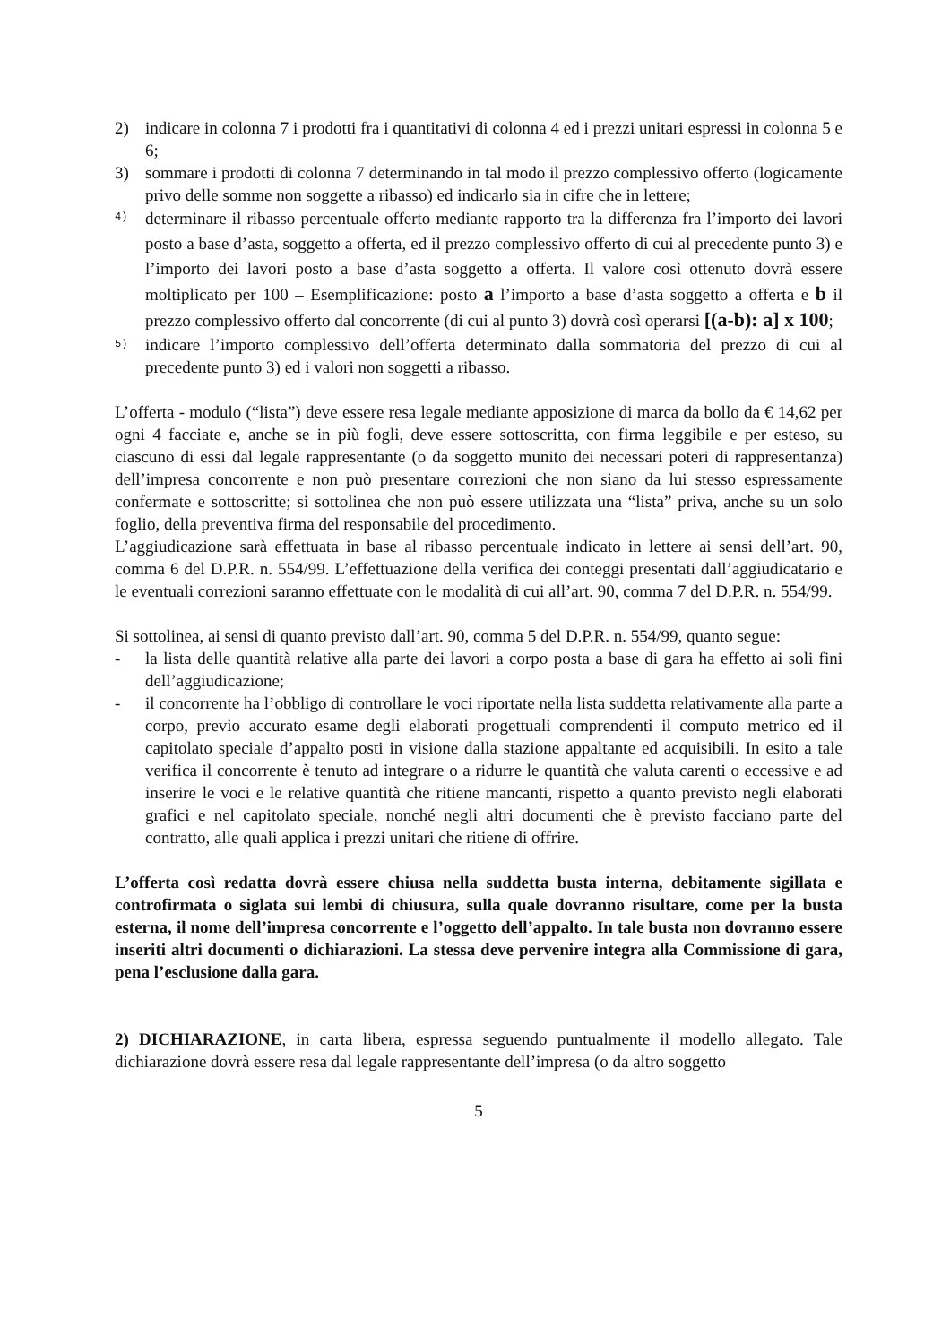2) indicare in colonna 7 i prodotti fra i quantitativi di colonna 4 ed i prezzi unitari espressi in colonna 5 e 6;
3) sommare i prodotti di colonna 7 determinando in tal modo il prezzo complessivo offerto (logicamente privo delle somme non soggette a ribasso) ed indicarlo sia in cifre che in lettere;
4)
determinare il ribasso percentuale offerto mediante rapporto tra la differenza fra l’importo dei lavori posto a base d’asta, soggetto a offerta, ed il prezzo complessivo offerto di cui al precedente punto 3) e l’importo dei lavori posto a base d’asta soggetto a offerta. Il valore così ottenuto dovrà essere moltiplicato per 100 – Esemplificazione: posto a l’importo a base d’asta soggetto a offerta e b il prezzo complessivo offerto dal concorrente (di cui al punto 3) dovrà così operarsi [(a-b): a] x 100;
5)
indicare l’importo complessivo dell’offerta determinato dalla sommatoria del prezzo di cui al precedente punto 3) ed i valori non soggetti a ribasso.
L’offerta - modulo (“lista”) deve essere resa legale mediante apposizione di marca da bollo da € 14,62 per ogni 4 facciate e, anche se in più fogli, deve essere sottoscritta, con firma leggibile e per esteso, su ciascuno di essi dal legale rappresentante (o da soggetto munito dei necessari poteri di rappresentanza) dell’impresa concorrente e non può presentare correzioni che non siano da lui stesso espressamente confermate e sottoscritte; si sottolinea che non può essere utilizzata una “lista” priva, anche su un solo foglio, della preventiva firma del responsabile del procedimento.
L’aggiudicazione sarà effettuata in base al ribasso percentuale indicato in lettere ai sensi dell’art. 90, comma 6 del D.P.R. n. 554/99. L’effettuazione della verifica dei conteggi presentati dall’aggiudicatario e le eventuali correzioni saranno effettuate con le modalità di cui all’art. 90, comma 7 del D.P.R. n. 554/99.
Si sottolinea, ai sensi di quanto previsto dall’art. 90, comma 5 del D.P.R. n. 554/99, quanto segue:
- la lista delle quantità relative alla parte dei lavori a corpo posta a base di gara ha effetto ai soli fini dell’aggiudicazione;
- il concorrente ha l’obbligo di controllare le voci riportate nella lista suddetta relativamente alla parte a corpo, previo accurato esame degli elaborati progettuali comprendenti il computo metrico ed il capitolato speciale d’appalto posti in visione dalla stazione appaltante ed acquisibili. In esito a tale verifica il concorrente è tenuto ad integrare o a ridurre le quantità che valuta carenti o eccessive e ad inserire le voci e le relative quantità che ritiene mancanti, rispetto a quanto previsto negli elaborati grafici e nel capitolato speciale, nonché negli altri documenti che è previsto facciano parte del contratto, alle quali applica i prezzi unitari che ritiene di offrire.
L’offerta così redatta dovrà essere chiusa nella suddetta busta interna, debitamente sigillata e controfirmata o siglata sui lembi di chiusura, sulla quale dovranno risultare, come per la busta esterna, il nome dell’impresa concorrente e l’oggetto dell’appalto. In tale busta non dovranno essere inseriti altri documenti o dichiarazioni. La stessa deve pervenire integra alla Commissione di gara, pena l’esclusione dalla gara.
2) DICHIARAZIONE, in carta libera, espressa seguendo puntualmente il modello allegato. Tale dichiarazione dovrà essere resa dal legale rappresentante dell’impresa (o da altro soggetto
5